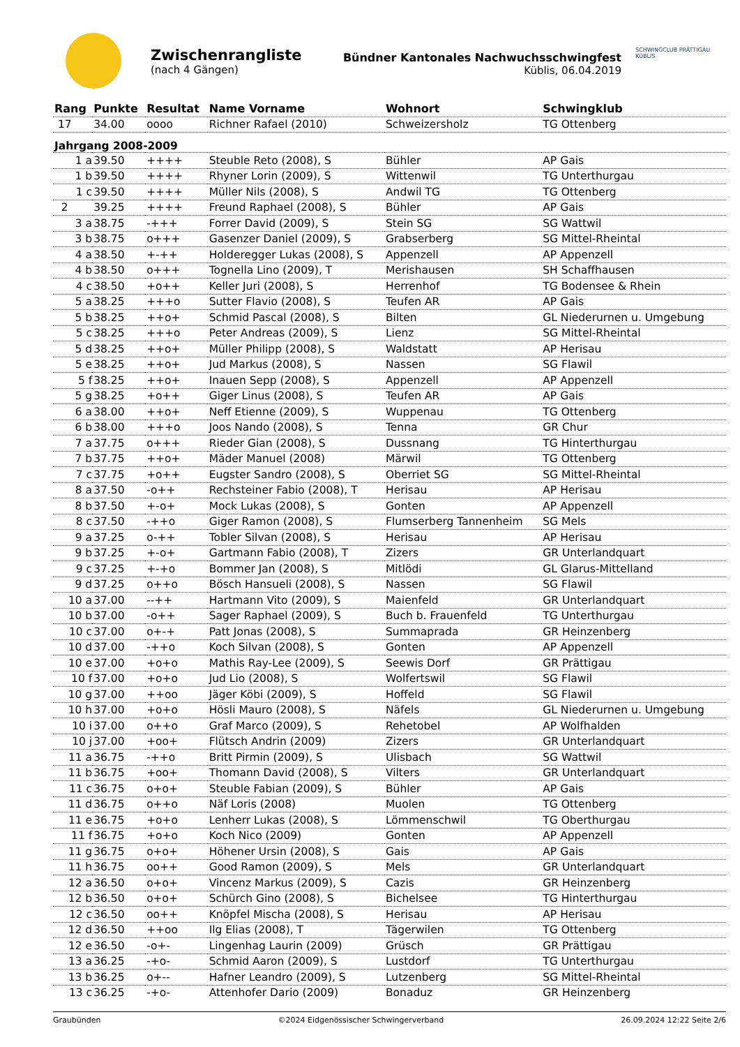Zwischenrangliste
(nach 4 Gängen)
Bündner Kantonales Nachwuchsschwingfest
Küblis, 06.04.2019
SCHWINGCLUB PRÄTTIGAU KÜBLIS
| Rang | Punkte | Resultat | Name Vorname | Wohnort | Schwingklub |
| --- | --- | --- | --- | --- | --- |
| 17 | 34.00 | oooo | Richner Rafael (2010) | Schweizersholz | TG Ottenberg |
| Jahrgang 2008-2009 | | | | | |
| 1 a | 39.50 | ++++ | Steuble Reto (2008), S | Bühler | AP Gais |
| 1 b | 39.50 | ++++ | Rhyner Lorin (2009), S | Wittenwil | TG Unterthurgau |
| 1 c | 39.50 | ++++ | Müller Nils (2008), S | Andwil TG | TG Ottenberg |
| 2 | 39.25 | ++++ | Freund Raphael (2008), S | Bühler | AP Gais |
| 3 a | 38.75 | -+++ | Forrer David (2009), S | Stein SG | SG Wattwil |
| 3 b | 38.75 | o+++ | Gasenzer Daniel (2009), S | Grabserberg | SG Mittel-Rheintal |
| 4 a | 38.50 | +-++ | Holderegger Lukas (2008), S | Appenzell | AP Appenzell |
| 4 b | 38.50 | o+++ | Tognella Lino (2009), T | Merishausen | SH Schaffhausen |
| 4 c | 38.50 | +o++ | Keller Juri (2008), S | Herrenhof | TG Bodensee & Rhein |
| 5 a | 38.25 | +++o | Sutter Flavio (2008), S | Teufen AR | AP Gais |
| 5 b | 38.25 | ++o+ | Schmid Pascal (2008), S | Bilten | GL Niederurnen u. Umgebung |
| 5 c | 38.25 | +++o | Peter Andreas (2009), S | Lienz | SG Mittel-Rheintal |
| 5 d | 38.25 | ++o+ | Müller Philipp (2008), S | Waldstatt | AP Herisau |
| 5 e | 38.25 | ++o+ | Jud Markus (2008), S | Nassen | SG Flawil |
| 5 f | 38.25 | ++o+ | Inauen Sepp (2008), S | Appenzell | AP Appenzell |
| 5 g | 38.25 | +o++ | Giger Linus (2008), S | Teufen AR | AP Gais |
| 6 a | 38.00 | ++o+ | Neff Etienne (2009), S | Wuppenau | TG Ottenberg |
| 6 b | 38.00 | +++o | Joos Nando (2008), S | Tenna | GR Chur |
| 7 a | 37.75 | o+++ | Rieder Gian (2008), S | Dussnang | TG Hinterthurgau |
| 7 b | 37.75 | ++o+ | Mäder Manuel (2008) | Märwil | TG Ottenberg |
| 7 c | 37.75 | +o++ | Eugster Sandro (2008), S | Oberriet SG | SG Mittel-Rheintal |
| 8 a | 37.50 | -o++ | Rechsteiner Fabio (2008), T | Herisau | AP Herisau |
| 8 b | 37.50 | +-o+ | Mock Lukas (2008), S | Gonten | AP Appenzell |
| 8 c | 37.50 | -++o | Giger Ramon (2008), S | Flumserberg Tannenheim | SG Mels |
| 9 a | 37.25 | o-++ | Tobler Silvan (2008), S | Herisau | AP Herisau |
| 9 b | 37.25 | +-o+ | Gartmann Fabio (2008), T | Zizers | GR Unterlandquart |
| 9 c | 37.25 | +-+o | Bommer Jan (2008), S | Mitlödi | GL Glarus-Mittelland |
| 9 d | 37.25 | o++o | Bösch Hansueli (2008), S | Nassen | SG Flawil |
| 10 a | 37.00 | --++ | Hartmann Vito (2009), S | Maienfeld | GR Unterlandquart |
| 10 b | 37.00 | -o++ | Sager Raphael (2009), S | Buch b. Frauenfeld | TG Unterthurgau |
| 10 c | 37.00 | o+-+ | Patt Jonas (2008), S | Summaprada | GR Heinzenberg |
| 10 d | 37.00 | -++o | Koch Silvan (2008), S | Gonten | AP Appenzell |
| 10 e | 37.00 | +o+o | Mathis Ray-Lee (2009), S | Seewis Dorf | GR Prättigau |
| 10 f | 37.00 | +o+o | Jud Lio (2008), S | Wolfertswil | SG Flawil |
| 10 g | 37.00 | ++oo | Jäger Köbi (2009), S | Hoffeld | SG Flawil |
| 10 h | 37.00 | +o+o | Hösli Mauro (2008), S | Näfels | GL Niederurnen u. Umgebung |
| 10 i | 37.00 | o++o | Graf Marco (2009), S | Rehetobel | AP Wolfhalden |
| 10 j | 37.00 | +oo+ | Flütsch Andrin (2009) | Zizers | GR Unterlandquart |
| 11 a | 36.75 | -++o | Britt Pirmin (2009), S | Ulisbach | SG Wattwil |
| 11 b | 36.75 | +oo+ | Thomann David (2008), S | Vilters | GR Unterlandquart |
| 11 c | 36.75 | o+o+ | Steuble Fabian (2009), S | Bühler | AP Gais |
| 11 d | 36.75 | o++o | Näf Loris (2008) | Muolen | TG Ottenberg |
| 11 e | 36.75 | +o+o | Lenherr Lukas (2008), S | Lömmenschwil | TG Oberthurgau |
| 11 f | 36.75 | +o+o | Koch Nico (2009) | Gonten | AP Appenzell |
| 11 g | 36.75 | o+o+ | Höhener Ursin (2008), S | Gais | AP Gais |
| 11 h | 36.75 | oo++ | Good Ramon (2009), S | Mels | GR Unterlandquart |
| 12 a | 36.50 | o+o+ | Vincenz Markus (2009), S | Cazis | GR Heinzenberg |
| 12 b | 36.50 | o+o+ | Schürch Gino (2008), S | Bichelsee | TG Hinterthurgau |
| 12 c | 36.50 | oo++ | Knöpfel Mischa (2008), S | Herisau | AP Herisau |
| 12 d | 36.50 | ++oo | Ilg Elias (2008), T | Tägerwilen | TG Ottenberg |
| 12 e | 36.50 | -o+- | Lingenhag Laurin (2009) | Grüsch | GR Prättigau |
| 13 a | 36.25 | -+o- | Schmid Aaron (2009), S | Lustdorf | TG Unterthurgau |
| 13 b | 36.25 | o+-- | Hafner Leandro (2009), S | Lutzenberg | SG Mittel-Rheintal |
| 13 c | 36.25 | -+o- | Attenhofer Dario (2009) | Bonaduz | GR Heinzenberg |
Graubünden ©2024 Eidgenössischer Schwingerverband 26.09.2024 12:22 Seite 2/6